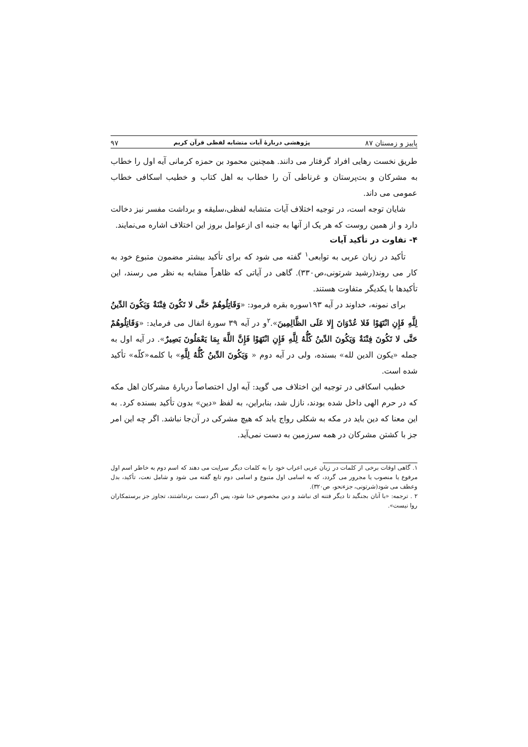پاییز و زمستان ۸۷ پژوهشی دربارهٔ آیات متشابه لفظی قرآن کریم ۹۷
طریق نخست رهایی افراد گرفتار می دانند. همچنین محمود بن حمزه کرمانی آیه اول را خطاب به مشرکان و بت‌پرستان و غرناطی آن را خطاب به اهل کتاب و خطیب اسکافی خطاب عمومی می داند.
شایان توجه است، در توجیه اختلاف آیات متشابه لفظی،سلیقه و برداشت مفسر نیز دخالت دارد و از همین روست که هر یک از آنها به جنبه ای ازعوامل بروز این اختلاف اشاره می‌نمایند.
۴- تفاوت در تأکید آیات
تأکید در زبان عربی به توابعی<sup>۱</sup> گفته می شود که برای تأکید بیشتر مضمون متبوع خود به کار می روند(رشید شرتونی،ص۳۳۰). گاهی در آیاتی که ظاهراً مشابه به نظر می رسند، این تأکیدها با یکدیگر متفاوت هستند.
برای نمونه، خداوند در آیه ۱۹۳سوره بقره فرمود: «وَقَاتِلُوهُمْ حَتَّى لا تَكُونَ فِتْنَةٌ وَيَكُونَ الدِّينُ لِلَّهِ فَإِنِ انْتَهَوْا فَلا عُدْوَانَ إِلا عَلَى الظَّالِمِينَ».<sup>۲</sup>و در آیه ۳۹ سورهٔ انفال می فرماید: «وَقَاتِلُوهُمْ حَتَّى لا تَكُونَ فِتْنَةٌ وَيَكُونَ الدِّينُ كُلُّهُ لِلَّهِ فَإِنِ انْتَهَوْا فَإِنَّ اللَّهَ بِمَا يَعْمَلُونَ بَصِيرٌ». در آیه اول به جمله «یکون الدین لله» بسنده، ولی در آیه دوم « وَيَكُونَ الدِّينُ كُلُّهُ لِلَّهِ» با کلمه«کلّه» تأکید شده است.
خطیب اسکافی در توجیه این اختلاف می گوید: آیه اول اختصاصاً دربارهٔ مشرکان اهل مکه که در حرم الهی داخل شده بودند، نازل شد، بنابراین، به لفظ «دین» بدون تأکید بسنده کرد. به این معنا که دین باید در مکه به شکلی رواج یابد که هیچ مشرکی در آن‌جا نباشد. اگر چه این امر جز با کشتن مشرکان در همه سرزمین به دست نمی‌آید.
۱. گاهی اوقات برخی از کلمات در زبان عربی اعراب خود را به کلمات دیگر سرایت می دهند که اسم دوم به خاطر اسم اول مرفوع یا منصوب یا مجرور می گردد، که به اسامی اول متبوع و اسامی دوم تابع گفته می شود و شامل نعت، تأکید، بدل وعطف می شود(شرتونی، جزءنحو، ص۳۲۰).
۲ . ترجمه: «با آنان بجنگید تا دیگر فتنه ای نباشد و دین مخصوص خدا شود، پس اگر دست برنداشتند، تجاوز جز برستمکاران روا نیست».